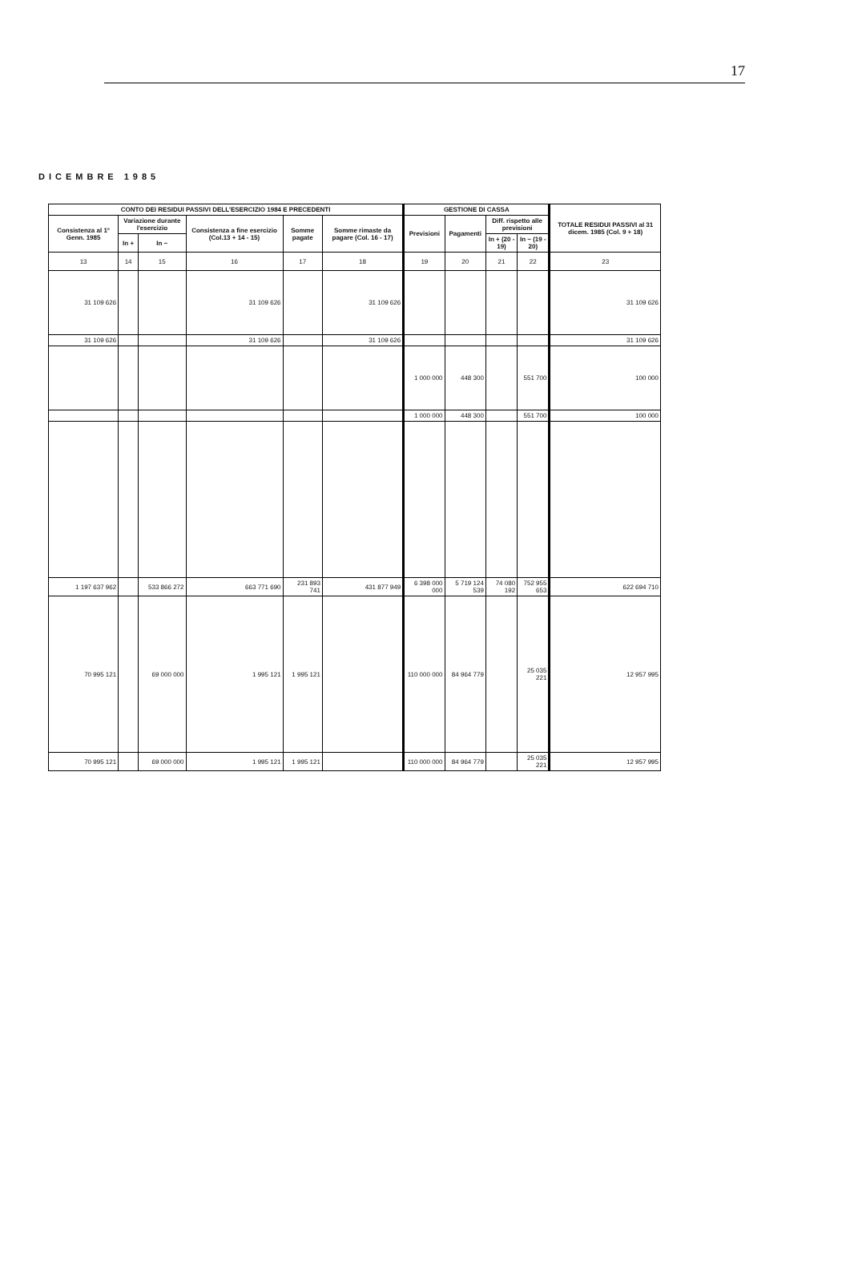17
DICEMBRE 1985
| CONTO DEI RESIDUI PASSIVI DELL'ESERCIZIO 1984 E PRECEDENTI | | | | | | GESTIONE DI CASSA | | | | TOTALE RESIDUI PASSIVI al 31 dicem. 1985 (Col. 9 + 18) |
| --- | --- | --- | --- | --- | --- | --- | --- | --- | --- | --- |
| Consistenza al 1° Genn. 1985 | Variazione durante l'esercizio | | Consistenza a fine esercizio (Col.13 + 14 - 15) | Somme pagate | Somme rimaste da pagare (Col. 16 - 17) | Previsioni | Pagamenti | Diff. rispetto alle previsioni | | |
| | In + | In − | | | | | | In + (20 - 19) | In − (19 - 20) | |
| 13 | 14 | 15 | 16 | 17 | 18 | 19 | 20 | 21 | 22 | 23 |
| 31 109 626 | | | 31 109 626 | | 31 109 626 | | | | | 31 109 626 |
| 31 109 626 | | | 31 109 626 | | 31 109 626 | | | | | 31 109 626 |
| | | | | | | 1 000 000 | 448 300 | | 551 700 | 100 000 |
| | | | | | | 1 000 000 | 448 300 | | 551 700 | 100 000 |
| 1 197 637 962 | | 533 866 272 | 663 771 690 | 231 893 741 | 431 877 949 | 6 398 000 000 | 5 719 124 539 | 74 080 192 | 752 955 653 | 622 694 710 |
| 70 995 121 | | 69 000 000 | 1 995 121 | 1 995 121 | | 110 000 000 | 84 964 779 | | 25 035 221 | 12 957 995 |
| 70 995 121 | | 69 000 000 | 1 995 121 | 1 995 121 | | 110 000 000 | 84 964 779 | | 25 035 221 | 12 957 995 |